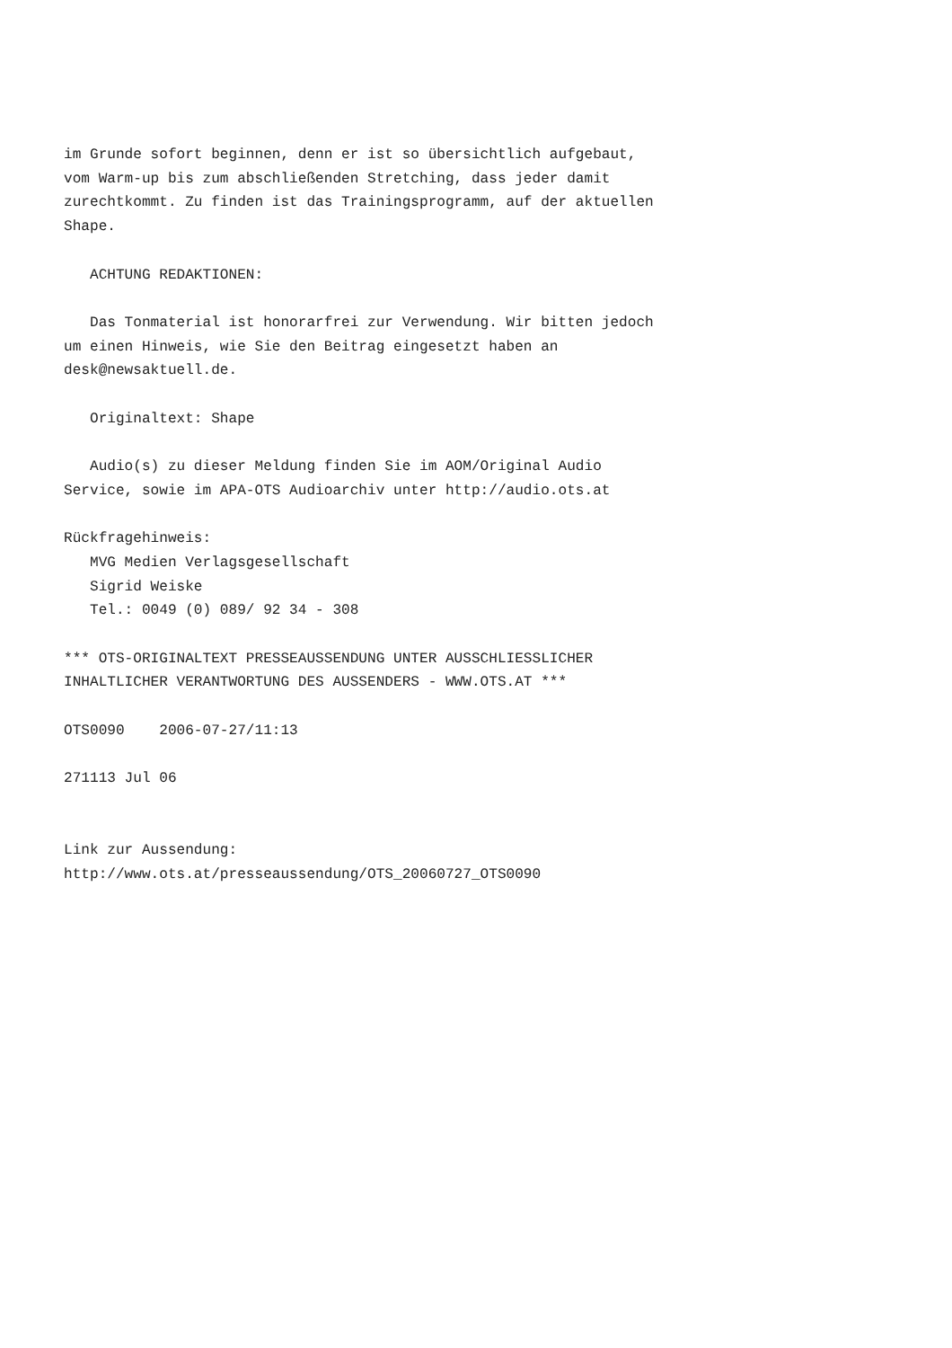im Grunde sofort beginnen, denn er ist so übersichtlich aufgebaut,
vom Warm-up bis zum abschließenden Stretching, dass jeder damit
zurechtkommt. Zu finden ist das Trainingsprogramm, auf der aktuellen
Shape.

   ACHTUNG REDAKTIONEN:

   Das Tonmaterial ist honorarfrei zur Verwendung. Wir bitten jedoch
um einen Hinweis, wie Sie den Beitrag eingesetzt haben an
desk@newsaktuell.de.

   Originaltext: Shape

   Audio(s) zu dieser Meldung finden Sie im AOM/Original Audio
Service, sowie im APA-OTS Audioarchiv unter http://audio.ots.at

Rückfragehinweis:
   MVG Medien Verlagsgesellschaft
   Sigrid Weiske
   Tel.: 0049 (0) 089/ 92 34 - 308

*** OTS-ORIGINALTEXT PRESSEAUSSENDUNG UNTER AUSSCHLIESSLICHER
INHALTLICHER VERANTWORTUNG DES AUSSENDERS - WWW.OTS.AT ***

OTS0090    2006-07-27/11:13

271113 Jul 06


Link zur Aussendung:
http://www.ots.at/presseaussendung/OTS_20060727_OTS0090